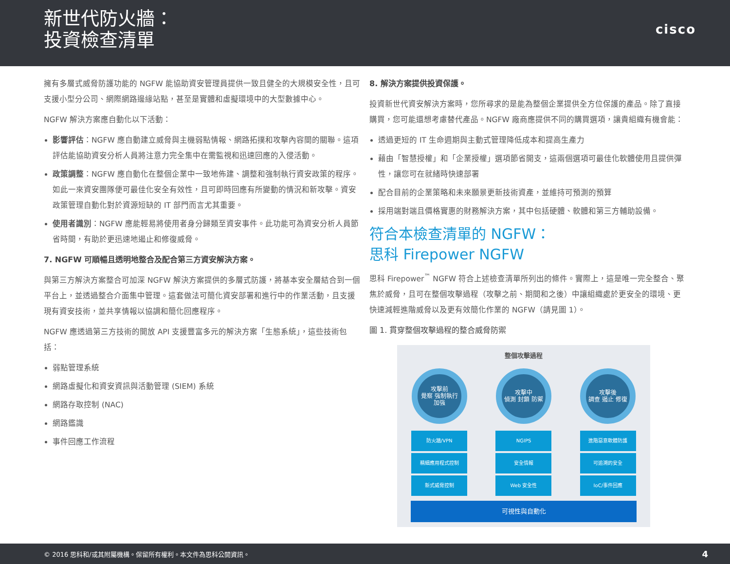新世代防火牆：
投資檢查清單
cisco
擁有多層式威脅防護功能的 NGFW 能協助資安管理員提供一致且健全的大規模安全性，且可支援小型分公司、網際網路邊緣站點，甚至是實體和虛擬環境中的大型數據中心。
NGFW 解決方案應自動化以下活動：
影響評估：NGFW 應自動建立威脅與主機弱點情報、網路拓撲和攻擊內容間的關聯。這項評估能協助資安分析人員將注意力完全集中在需監視和迅速回應的入侵活動。
政策調整：NGFW 應自動化在整個企業中一致地佈建、調整和強制執行資安政策的程序。如此一來資安團隊便可最佳化安全有效性，且可即時回應有所變動的情況和新攻擊。資安政策管理自動化對於資源短缺的 IT 部門而言尤其重要。
使用者識別：NGFW 應能輕易將使用者身分歸類至資安事件。此功能可為資安分析人員節省時間，有助於更迅速地遏止和修復威脅。
7. NGFW 可順暢且透明地整合及配合第三方資安解決方案。
與第三方解決方案整合可加深 NGFW 解決方案提供的多層式防護，將基本安全層結合到一個平台上，並透過整合介面集中管理。這套做法可簡化資安部署和進行中的作業活動，且支援現有資安技術，並共享情報以協調和簡化回應程序。
NGFW 應透過第三方技術的開放 API 支援豐富多元的解決方案「生態系統」，這些技術包括：
弱點管理系統
網路虛擬化和資安資訊與活動管理 (SIEM) 系統
網路存取控制 (NAC)
網路鑑識
事件回應工作流程
8. 解決方案提供投資保護。
投資新世代資安解決方案時，您所尋求的是能為整個企業提供全方位保護的產品。除了直接購買，您可能還想考慮替代產品。NGFW 廠商應提供不同的購買選項，讓貴組織有機會能：
透過更短的 IT 生命週期與主動式管理降低成本和提高生產力
藉由「智慧授權」和「企業授權」選項節省開支，這兩個選項可最佳化軟體使用且提供彈性，讓您可在就緒時快速部署
配合目前的企業策略和未來願景更新技術資產，並維持可預測的預算
採用端對端且價格實惠的財務解決方案，其中包括硬體、軟體和第三方輔助設備。
符合本檢查清單的 NGFW：
思科 Firepower NGFW
思科 Firepower<sup>™</sup> NGFW 符合上述檢查清單所列出的條件。實際上，這是唯一完全整合、聚焦於威脅，且可在整個攻擊過程（攻擊之前、期間和之後）中讓組織處於更安全的環境、更快速減輕進階威脅以及更有效簡化作業的 NGFW（請見圖 1）。
圖 1. 貫穿整個攻擊過程的整合威脅防禦
整個攻擊過程
攻擊前
覺察 強制執行 加強
攻擊中
偵測 封鎖 防禦
攻擊後
調查 遏止 修復
防火牆/VPN
精細應用程式控制
新式威脅控制
NGIPS
安全情報
Web 安全性
進階惡意軟體防護
可追溯的安全
IoC/事件回應
可視性與自動化
© 2016 思科和/或其附屬機構。保留所有權利。本文件為思科公開資訊。 4